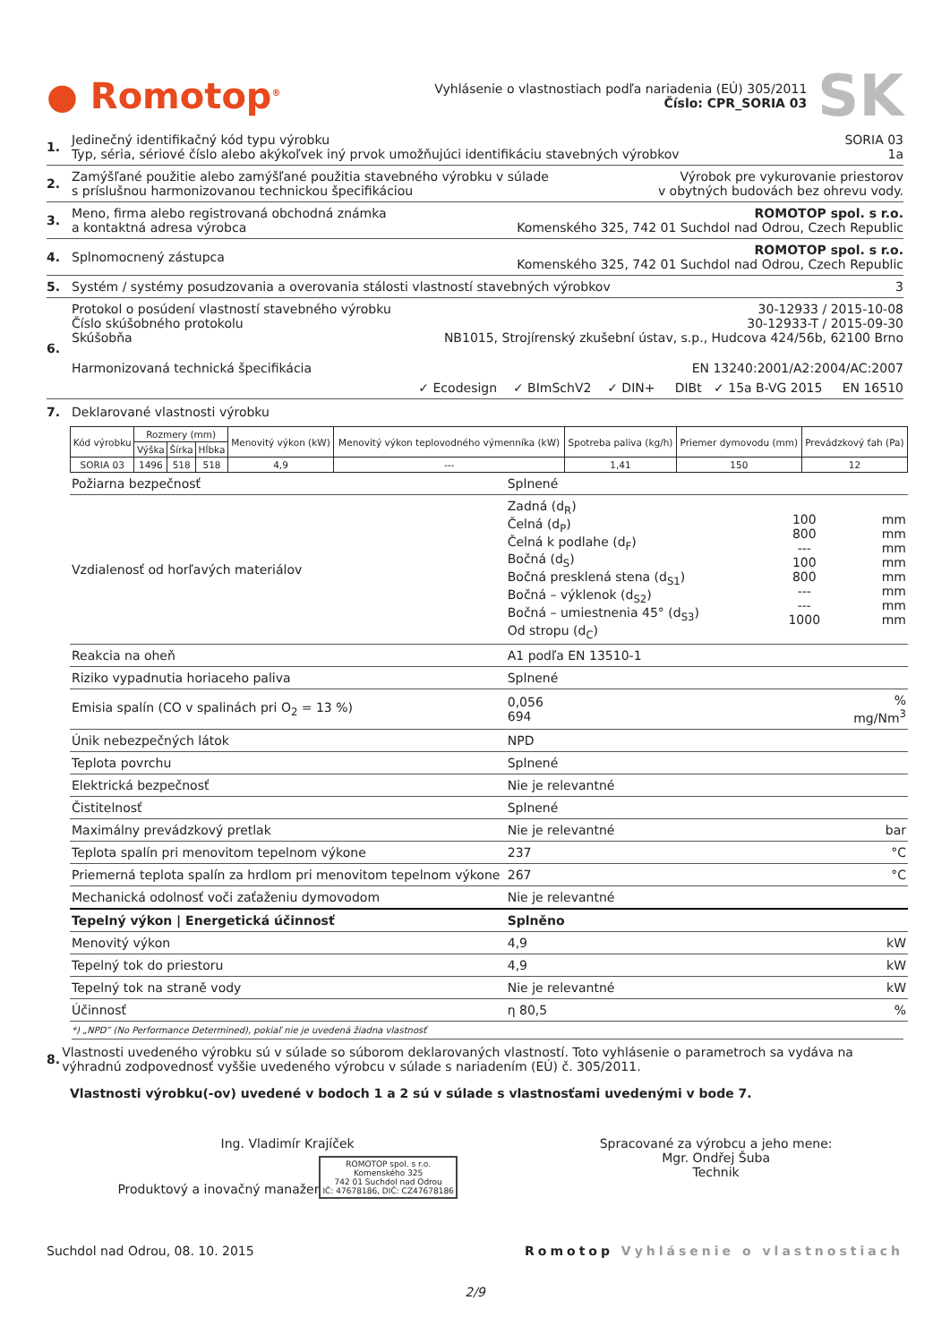● Romotop<sup>®</sup>
Vyhlásenie o vlastnostiach podľa nariadenia (EÚ) 305/2011
Číslo: CPR_SORIA 03
SK
1. Jedinečný identifikačný kód typu výrobku SORIA 03
Typ, séria, sériové číslo alebo akýkoľvek iný prvok umožňujúci identifikáciu stavebných výrobkov 1a
2. Zamýšľané použitie alebo zamýšľané použitia stavebného výrobku v súlade
s príslušnou harmonizovanou technickou špecifikáciou Výrobok pre vykurovanie priestorov
v obytných budovách bez ohrevu vody.
3. Meno, firma alebo registrovaná obchodná známka
a kontaktná adresa výrobca ROMOTOP spol. s r.o.
Komenského 325, 742 01 Suchdol nad Odrou, Czech Republic
4. Splnomocnený zástupca ROMOTOP spol. s r.o.
Komenského 325, 742 01 Suchdol nad Odrou, Czech Republic
5. Systém / systémy posudzovania a overovania stálosti vlastností stavebných výrobkov 3
6. Protokol o posúdení vlastností stavebného výrobku 30-12933 / 2015-10-08
Číslo skúšobného protokolu 30-12933-T / 2015-09-30
Skúšobňa NB1015, Strojírenský zkušební ústav, s.p., Hudcova 424/56b, 62100 Brno
Harmonizovaná technická špecifikácia EN 13240:2001/A2:2004/AC:2007
✓ Ecodesign ✓ BImSchV2 ✓ DIN+ DIBt ✓ 15a B-VG 2015 EN 16510
7. Deklarované vlastnosti výrobku
| Kód výrobku | Rozmery (mm) | | | Menovitý výkon (kW) | Menovitý výkon teplovodného výmenníka (kW) | Spotreba paliva (kg/h) | Priemer dymovodu (mm) | Prevádzkový ťah (Pa) |
| --- | --- | --- | --- | --- | --- | --- | --- | --- |
| | Výška | Šírka | Hĺbka | | | | | |
| SORIA 03 | 1496 | 518 | 518 | 4,9 | --- | 1,41 | 150 | 12 |
| Požiarna bezpečnosť | Splnené | | |
| Vzdialenosť od horľavých materiálov | Zadná (d<sub>R</sub>) Čelná (d<sub>P</sub>) Čelná k podlahe (d<sub>F</sub>) Bočná (d<sub>S</sub>) Bočná presklená stena (d<sub>S1</sub>) Bočná – výklenok (d<sub>S2</sub>) Bočná – umiestnenia 45° (d<sub>S3</sub>) Od stropu (d<sub>C</sub>) | 100 800 --- 100 800 --- --- 1000 | mm mm mm mm mm mm mm mm |
| Reakcia na oheň | A1 podľa EN 13510-1 | | |
| Riziko vypadnutia horiaceho paliva | Splnené | | |
| Emisia spalín (CO v spalinách pri O<sub>2</sub> = 13 %) | 0,056 694 | | % mg/Nm<sup>3</sup> |
| Únik nebezpečných látok | NPD | | |
| Teplota povrchu | Splnené | | |
| Elektrická bezpečnosť | Nie je relevantné | | |
| Čistitelnosť | Splnené | | |
| Maximálny prevádzkový pretlak | Nie je relevantné | | bar |
| Teplota spalín pri menovitom tepelnom výkone | 237 | | °C |
| Priemerná teplota spalín za hrdlom pri menovitom tepelnom výkone | 267 | | °C |
| Mechanická odolnosť voči zaťaženiu dymovodom | Nie je relevantné | | |
| Tepelný výkon / Energetická účinnosť | Splněno | | |
| Menovitý výkon | 4,9 | | kW |
| Tepelný tok do priestoru | 4,9 | | kW |
| Tepelný tok na straně vody | Nie je relevantné | | kW |
| Účinnosť | η 80,5 | | % |
*) „NPD” (No Performance Determined), pokiaľ nie je uvedená žiadna vlastnosť
8. Vlastnosti uvedeného výrobku sú v súlade so súborom deklarovaných vlastností. Toto vyhlásenie o parametroch sa vydáva na výhradnú zodpovednosť vyššie uvedeného výrobcu v súlade s nariadením (EÚ) č. 305/2011.
Vlastnosti výrobku(-ov) uvedené v bodoch 1 a 2 sú v súlade s vlastnosťami uvedenými v bode 7.
Ing. Vladimír Krajíček
Produktový a inovačný manažer
ROMOTOP spol. s r.o.
Komenského 325
742 01 Suchdol nad Odrou
IČ: 47678186, DIČ: CZ47678186
Spracované za výrobcu a jeho mene:
Mgr. Ondřej Šuba
Technik
Suchdol nad Odrou, 08. 10. 2015 Romotop Vyhlásenie o vlastnostiach
2/9